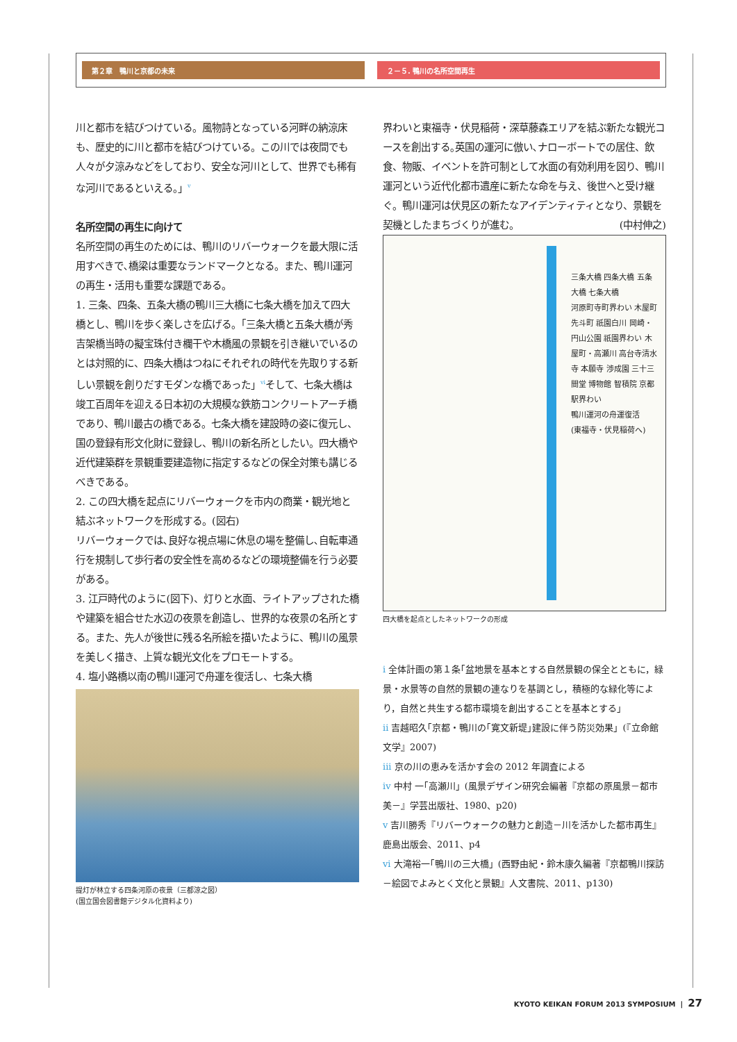第２章　鴨川と京都の未来 ２－５. 鴨川の名所空間再生
川と都市を結びつけている。風物詩となっている河畔の納涼床も、歴史的に川と都市を結びつけている。この川では夜間でも人々が夕涼みなどをしており、安全な河川として、世界でも稀有な河川であるといえる。」<sup>v</sup>
名所空間の再生に向けて
名所空間の再生のためには、鴨川のリバーウォークを最大限に活用すべきで､橋梁は重要なランドマークとなる。また、鴨川運河の再生・活用も重要な課題である。
1. 三条、四条、五条大橋の鴨川三大橋に七条大橋を加えて四大橋とし、鴨川を歩く楽しさを広げる。「三条大橋と五条大橋が秀吉架橋当時の擬宝珠付き欄干や木橋風の景観を引き継いでいるのとは対照的に、四条大橋はつねにそれぞれの時代を先取りする新しい景観を創りだすモダンな橋であった」<sup>vi</sup>そして、七条大橋は竣工百周年を迎える日本初の大規模な鉄筋コンクリートアーチ橋であり、鴨川最古の橋である。七条大橋を建設時の姿に復元し、国の登録有形文化財に登録し、鴨川の新名所としたい。四大橋や近代建築群を景観重要建造物に指定するなどの保全対策も講じるべきである。
2. この四大橋を起点にリバーウォークを市内の商業・観光地と結ぶネットワークを形成する。(図右)
リバーウォークでは､良好な視点場に休息の場を整備し､自転車通行を規制して歩行者の安全性を高めるなどの環境整備を行う必要がある。
3. 江戸時代のように(図下)、灯りと水面、ライトアップされた橋や建築を組合せた水辺の夜景を創造し、世界的な夜景の名所とする。また、先人が後世に残る名所絵を描いたように、鴨川の風景を美しく描き、上質な観光文化をプロモートする。
4. 塩小路橋以南の鴨川運河で舟運を復活し、七条大橋
提灯が林立する四条河原の夜景（三都涼之図）
(国立国会図書館デジタル化資料より)
界わいと東福寺・伏見稲荷・深草藤森エリアを結ぶ新たな観光コースを創出する｡英国の運河に倣い､ナローボートでの居住、飲食、物販、イベントを許可制として水面の有効利用を図り、鴨川運河という近代化都市遺産に新たな命を与え、後世へと受け継ぐ。鴨川運河は伏見区の新たなアイデンティティとなり、景観を契機としたまちづくりが進む。 (中村伸之)
三条大橋 四条大橋 五条大橋 七条大橋
河原町寺町界わい 木屋町先斗町 祇園白川 岡崎・円山公園 祇園界わい 木屋町・高瀬川 高台寺清水寺 本願寺 渉成園 三十三間堂 博物館 智積院 京都駅界わい
鴨川運河の舟運復活
(東福寺・伏見稲荷へ)
四大橋を起点としたネットワークの形成
i 全体計画の第１条｢盆地景を基本とする自然景観の保全とともに，緑景・水景等の自然的景観の連なりを基調とし，積極的な緑化等により，自然と共生する都市環境を創出することを基本とする」
ii 吉越昭久｢京都・鴨川の｢寛文新堤｣建設に伴う防災効果」(『立命館文学』2007)
iii 京の川の恵みを活かす会の 2012 年調査による
iv 中村 一｢高瀬川」(風景デザイン研究会編著『京都の原風景－都市美－』学芸出版社、1980、p20)
v 吉川勝秀『リバーウォークの魅力と創造－川を活かした都市再生』鹿島出版会、2011、p4
vi 大滝裕一｢鴨川の三大橋」(西野由紀・鈴木康久編著『京都鴨川探訪－絵図でよみとく文化と景観』人文書院、2011、p130)
KYOTO KEIKAN FORUM 2013 SYMPOSIUM | 27